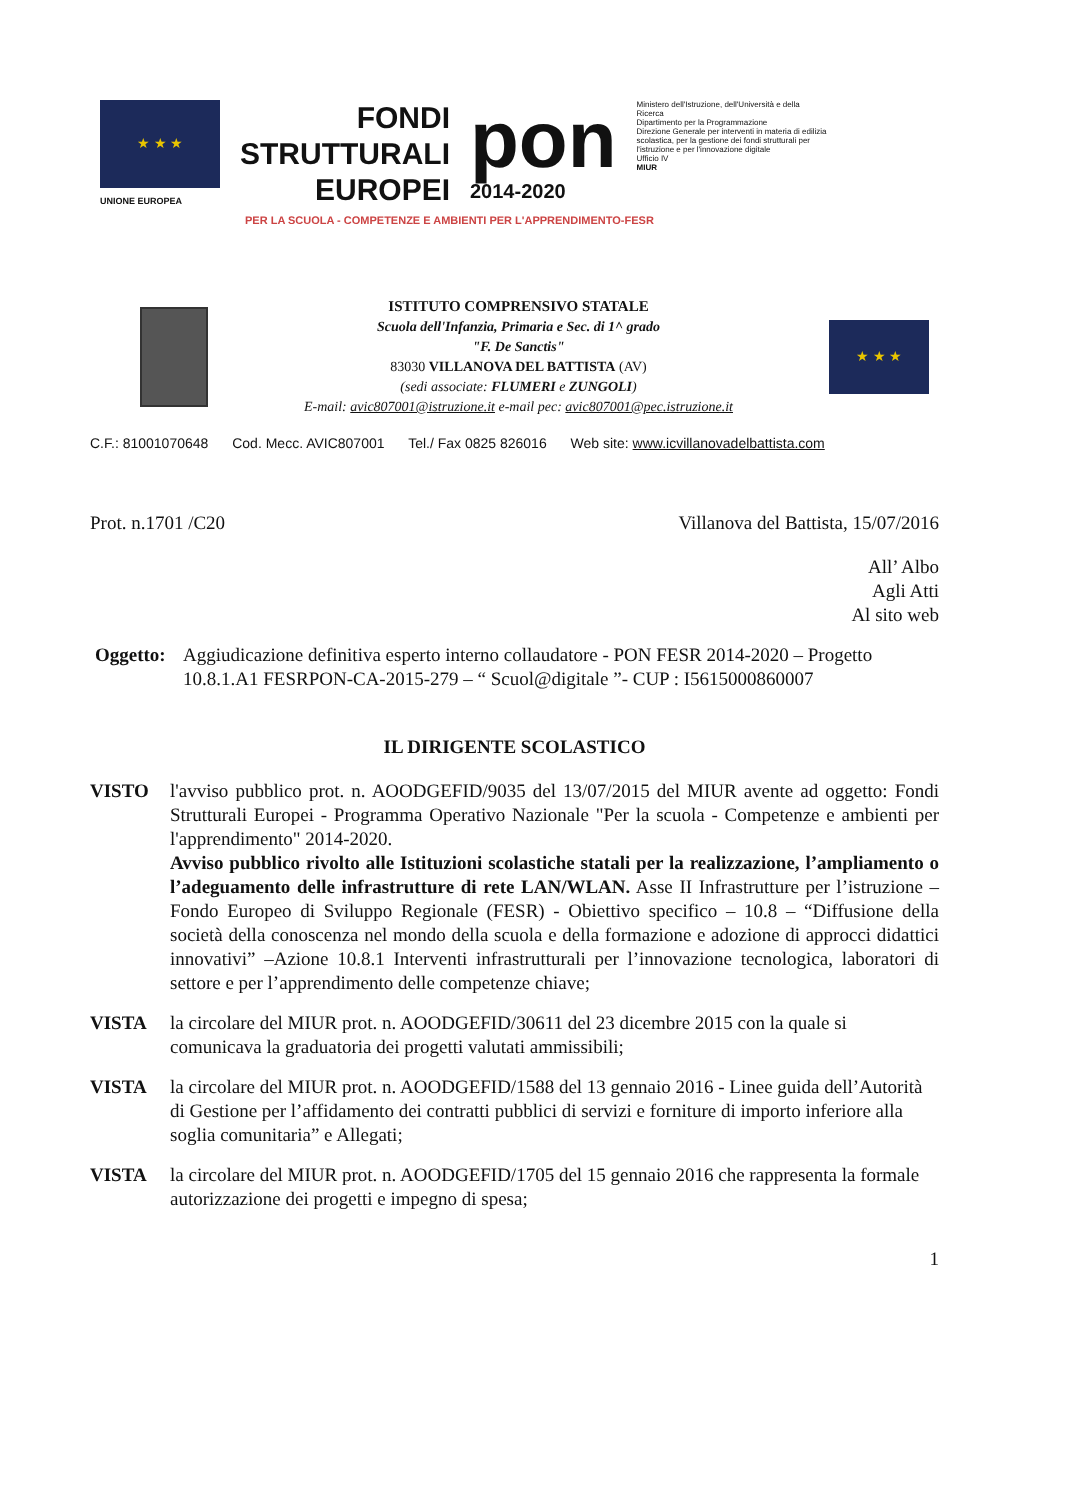★ ★ ★
UNIONE EUROPEA
FONDI
STRUTTURALI
EUROPEI
pon
2014-2020
Ministero dell'Istruzione, dell'Università e della Ricerca
Dipartimento per la Programmazione
Direzione Generale per interventi in materia di edilizia scolastica, per la gestione dei fondi strutturali per l'istruzione e per l'innovazione digitale
Ufficio IV
MIUR
PER LA SCUOLA - COMPETENZE E AMBIENTI PER L'APPRENDIMENTO-FESR
ISTITUTO COMPRENSIVO STATALE
Scuola dell'Infanzia, Primaria e Sec. di 1^ grado
"F. De Sanctis"
83030 VILLANOVA DEL BATTISTA (AV)
(sedi associate: FLUMERI e ZUNGOLI)
E-mail: avic807001@istruzione.it e-mail pec: avic807001@pec.istruzione.it
★ ★ ★
C.F.: 81001070648 Cod. Mecc. AVIC807001 Tel./ Fax 0825 826016 Web site: www.icvillanovadelbattista.com
Prot. n.1701 /C20 Villanova del Battista, 15/07/2016
All’ Albo
Agli Atti
Al sito web
Oggetto: Aggiudicazione definitiva esperto interno collaudatore - PON FESR 2014-2020 – Progetto 10.8.1.A1 FESRPON-CA-2015-279 – “ Scuol@digitale ”- CUP : I5615000860007
IL DIRIGENTE SCOLASTICO
VISTO l'avviso pubblico prot. n. AOODGEFID/9035 del 13/07/2015 del MIUR avente ad oggetto: Fondi Strutturali Europei - Programma Operativo Nazionale "Per la scuola - Competenze e ambienti per l'apprendimento" 2014-2020.
Avviso pubblico rivolto alle Istituzioni scolastiche statali per la realizzazione, l’ampliamento o l’adeguamento delle infrastrutture di rete LAN/WLAN. Asse II Infrastrutture per l’istruzione – Fondo Europeo di Sviluppo Regionale (FESR) - Obiettivo specifico – 10.8 – “Diffusione della società della conoscenza nel mondo della scuola e della formazione e adozione di approcci didattici innovativi” –Azione 10.8.1 Interventi infrastrutturali per l’innovazione tecnologica, laboratori di settore e per l’apprendimento delle competenze chiave;
VISTA la circolare del MIUR prot. n. AOODGEFID/30611 del 23 dicembre 2015 con la quale si comunicava la graduatoria dei progetti valutati ammissibili;
VISTA la circolare del MIUR prot. n. AOODGEFID/1588 del 13 gennaio 2016 - Linee guida dell’Autorità di Gestione per l’affidamento dei contratti pubblici di servizi e forniture di importo inferiore alla soglia comunitaria” e Allegati;
VISTA la circolare del MIUR prot. n. AOODGEFID/1705 del 15 gennaio 2016 che rappresenta la formale autorizzazione dei progetti e impegno di spesa;
1